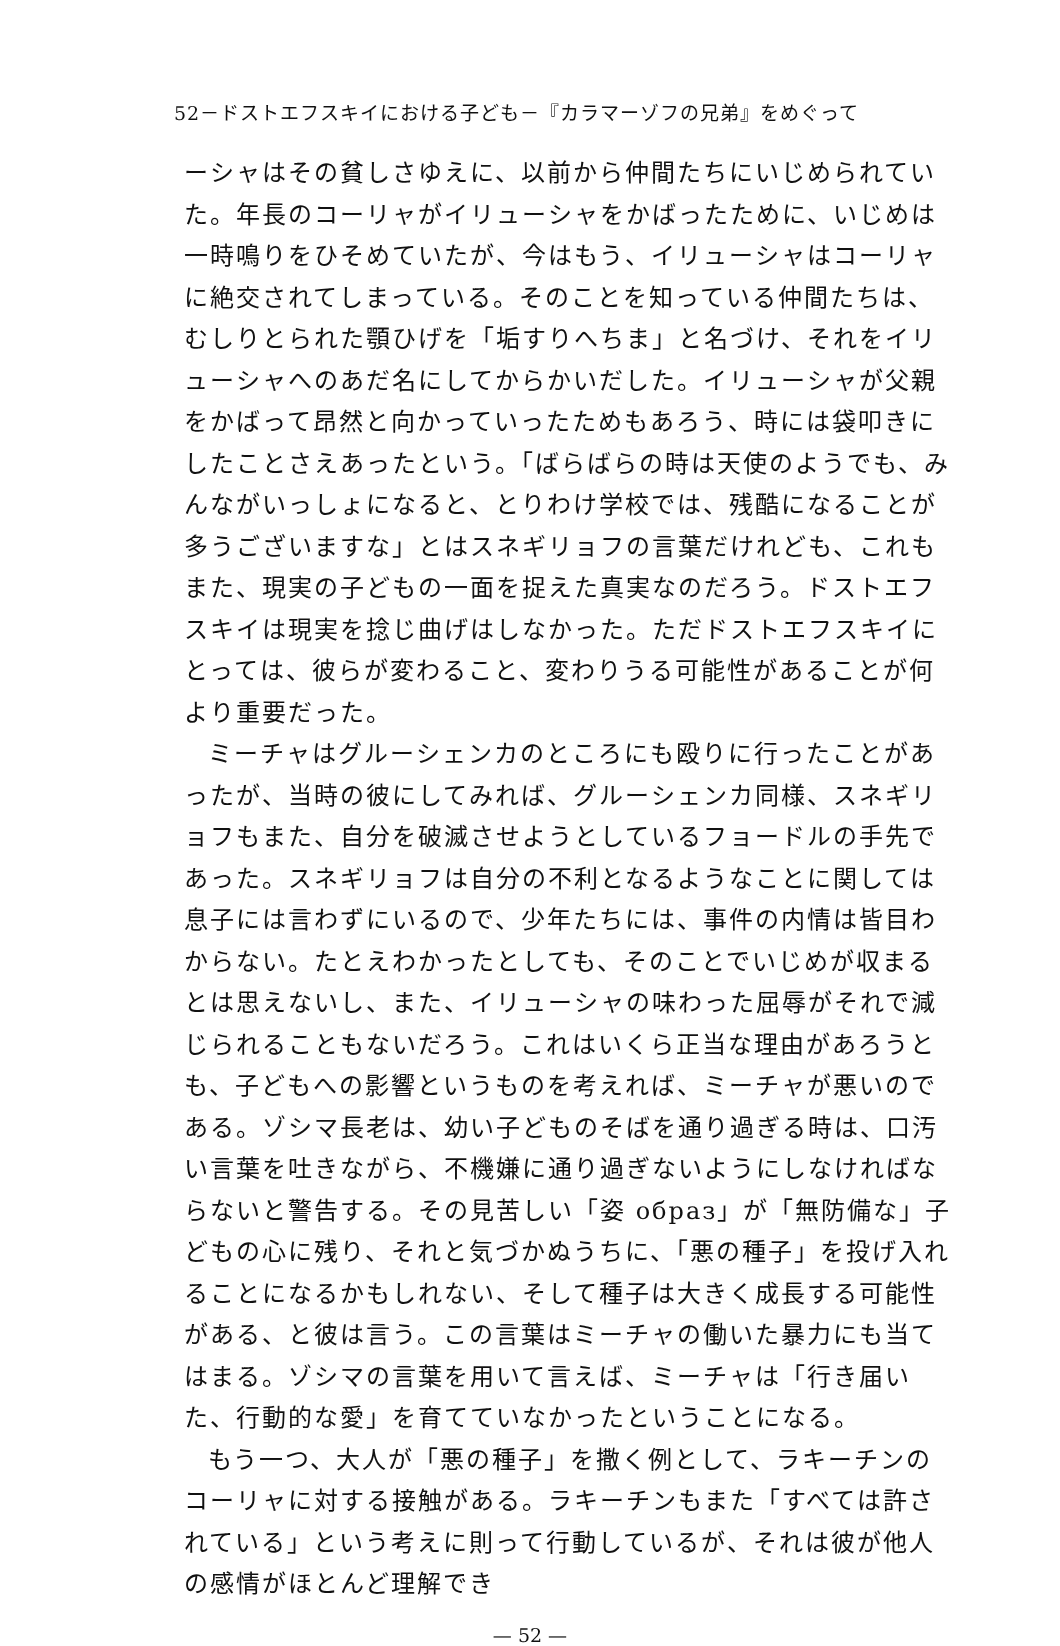52－ドストエフスキイにおける子ども－『カラマーゾフの兄弟』をめぐって
ーシャはその貧しさゆえに、以前から仲間たちにいじめられていた。年長のコーリャがイリューシャをかばったために、いじめは一時鳴りをひそめていたが、今はもう、イリューシャはコーリャに絶交されてしまっている。そのことを知っている仲間たちは、むしりとられた顎ひげを「垢すりへちま」と名づけ、それをイリューシャへのあだ名にしてからかいだした。イリューシャが父親をかばって昂然と向かっていったためもあろう、時には袋叩きにしたことさえあったという。「ばらばらの時は天使のようでも、みんながいっしょになると、とりわけ学校では、残酷になることが多うございますな」とはスネギリョフの言葉だけれども、これもまた、現実の子どもの一面を捉えた真実なのだろう。ドストエフスキイは現実を捻じ曲げはしなかった。ただドストエフスキイにとっては、彼らが変わること、変わりうる可能性があることが何より重要だった。
ミーチャはグルーシェンカのところにも殴りに行ったことがあったが、当時の彼にしてみれば、グルーシェンカ同様、スネギリョフもまた、自分を破滅させようとしているフョードルの手先であった。スネギリョフは自分の不利となるようなことに関しては息子には言わずにいるので、少年たちには、事件の内情は皆目わからない。たとえわかったとしても、そのことでいじめが収まるとは思えないし、また、イリューシャの味わった屈辱がそれで減じられることもないだろう。これはいくら正当な理由があろうとも、子どもへの影響というものを考えれば、ミーチャが悪いのである。ゾシマ長老は、幼い子どものそばを通り過ぎる時は、口汚い言葉を吐きながら、不機嫌に通り過ぎないようにしなければならないと警告する。その見苦しい「姿 образ」が「無防備な」子どもの心に残り、それと気づかぬうちに、「悪の種子」を投げ入れることになるかもしれない、そして種子は大きく成長する可能性がある、と彼は言う。この言葉はミーチャの働いた暴力にも当てはまる。ゾシマの言葉を用いて言えば、ミーチャは「行き届いた、行動的な愛」を育てていなかったということになる。
もう一つ、大人が「悪の種子」を撒く例として、ラキーチンのコーリャに対する接触がある。ラキーチンもまた「すべては許されている」という考えに則って行動しているが、それは彼が他人の感情がほとんど理解でき
— 52 —